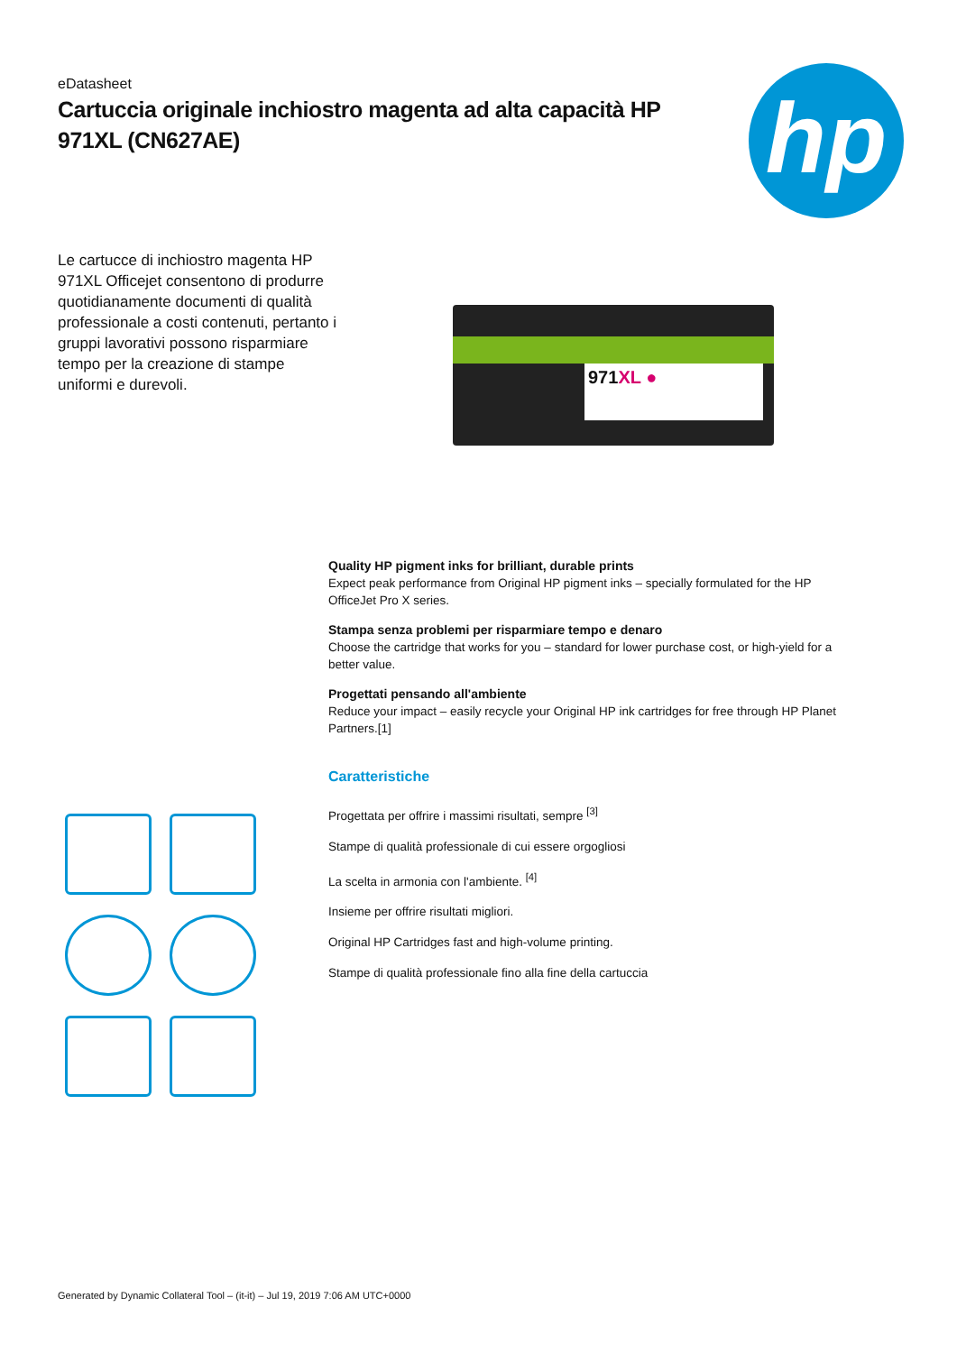eDatasheet
Cartuccia originale inchiostro magenta ad alta capacità HP 971XL (CN627AE)
hp
Le cartucce di inchiostro magenta HP 971XL Officejet consentono di produrre quotidianamente documenti di qualità professionale a costi contenuti, pertanto i gruppi lavorativi possono risparmiare tempo per la creazione di stampe uniformi e durevoli.
971XL ●
Quality HP pigment inks for brilliant, durable prints
Expect peak performance from Original HP pigment inks – specially formulated for the HP OfficeJet Pro X series.
Stampa senza problemi per risparmiare tempo e denaro
Choose the cartridge that works for you – standard for lower purchase cost, or high-yield for a better value.
Progettati pensando all'ambiente
Reduce your impact – easily recycle your Original HP ink cartridges for free through HP Planet Partners.[1]
Caratteristiche
Progettata per offrire i massimi risultati, sempre <sup>[3]</sup>
Stampe di qualità professionale di cui essere orgogliosi
La scelta in armonia con l'ambiente. <sup>[4]</sup>
Insieme per offrire risultati migliori.
Original HP Cartridges fast and high-volume printing.
Stampe di qualità professionale fino alla fine della cartuccia
Generated by Dynamic Collateral Tool – (it-it) – Jul 19, 2019 7:06 AM UTC+0000